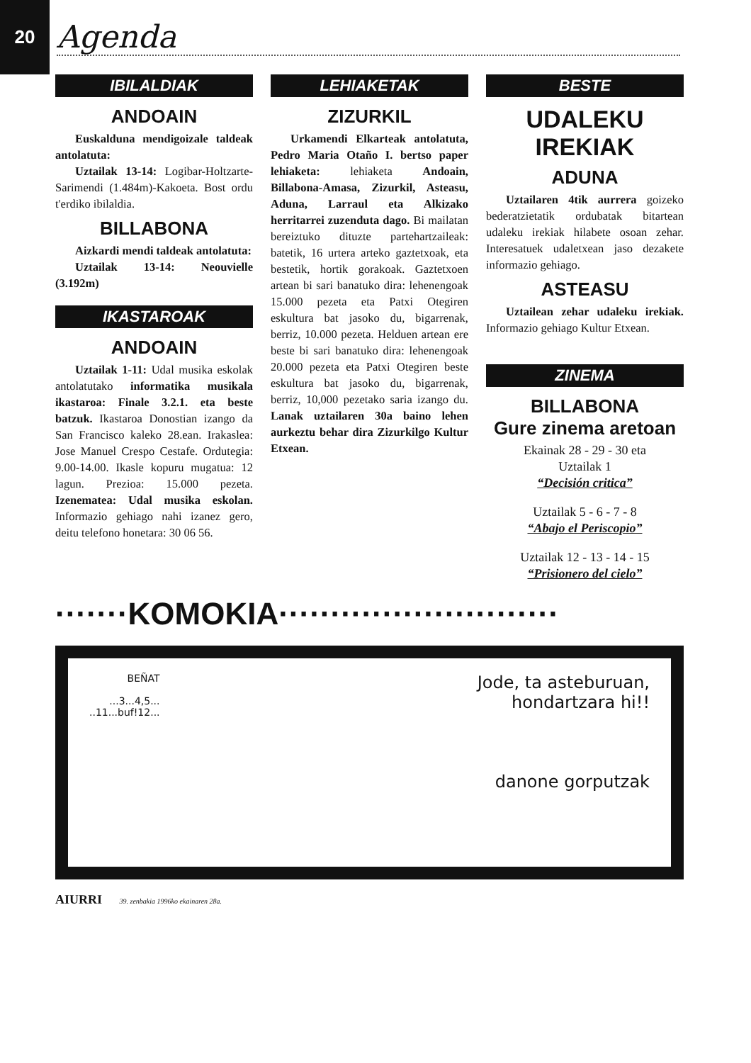20
Agenda
IBILALDIAK
ANDOAIN
Euskalduna mendigoizale taldeak antolatuta:
Uztailak 13-14: Logibar-Holtzarte-Sarimendi (1.484m)-Kakoeta. Bost ordu t'erdiko ibilaldia.
BILLABONA
Aizkardi mendi taldeak antolatuta:
Uztailak 13-14: Neouvielle (3.192m)
IKASTAROAK
ANDOAIN
Uztailak 1-11: Udal musika eskolak antolatutako informatika musikala ikastaroa: Finale 3.2.1. eta beste batzuk. Ikastaroa Donostian izango da San Francisco kaleko 28.ean. Irakaslea: Jose Manuel Crespo Cestafe. Ordutegia: 9.00-14.00. Ikasle kopuru mugatua: 12 lagun. Prezioa: 15.000 pezeta. Izenematea: Udal musika eskolan. Informazio gehiago nahi izanez gero, deitu telefono honetara: 30 06 56.
LEHIAKETAK
ZIZURKIL
Urkamendi Elkarteak antolatuta, Pedro Maria Otaño I. bertso paper lehiaketa: lehiaketa Andoain, Billabona-Amasa, Zizurkil, Asteasu, Aduna, Larraul eta Alkizako herritarrei zuzenduta dago. Bi mailatan bereiztuko dituzte partehartzaileak: batetik, 16 urtera arteko gaztetxoak, eta bestetik, hortik gorakoak. Gaztetxoen artean bi sari banatuko dira: lehenengoak 15.000 pezeta eta Patxi Otegiren eskultura bat jasoko du, bigarrenak, berriz, 10.000 pezeta. Helduen artean ere beste bi sari banatuko dira: lehenengoak 20.000 pezeta eta Patxi Otegiren beste eskultura bat jasoko du, bigarrenak, berriz, 10,000 pezetako saria izango du. Lanak uztailaren 30a baino lehen aurkeztu behar dira Zizurkilgo Kultur Etxean.
BESTE
UDALEKU IREKIAK
ADUNA
Uztailaren 4tik aurrera goizeko bederatzietatik ordubatak bitartean udaleku irekiak hilabete osoan zehar. Interesatuek udaletxean jaso dezakete informazio gehiago.
ASTEASU
Uztailean zehar udaleku irekiak. Informazio gehiago Kultur Etxean.
ZINEMA
BILLABONA
Gure zinema aretoan
Ekainak 28 - 29 - 30 eta
Uztailak 1
“Decisión critica”
Uztailak 5 - 6 - 7 - 8
“Abajo el Periscopio”
Uztailak 12 - 13 - 14 - 15
“Prisionero del cielo”
·······KOMOKIA···························
BEÑAT
...3...4,5...
..11...buf!12...
Jode, ta asteburuan,
hondartzara hi!!
danone gorputzak
AIURRI 39. zenbakia 1996ko ekainaren 28a.